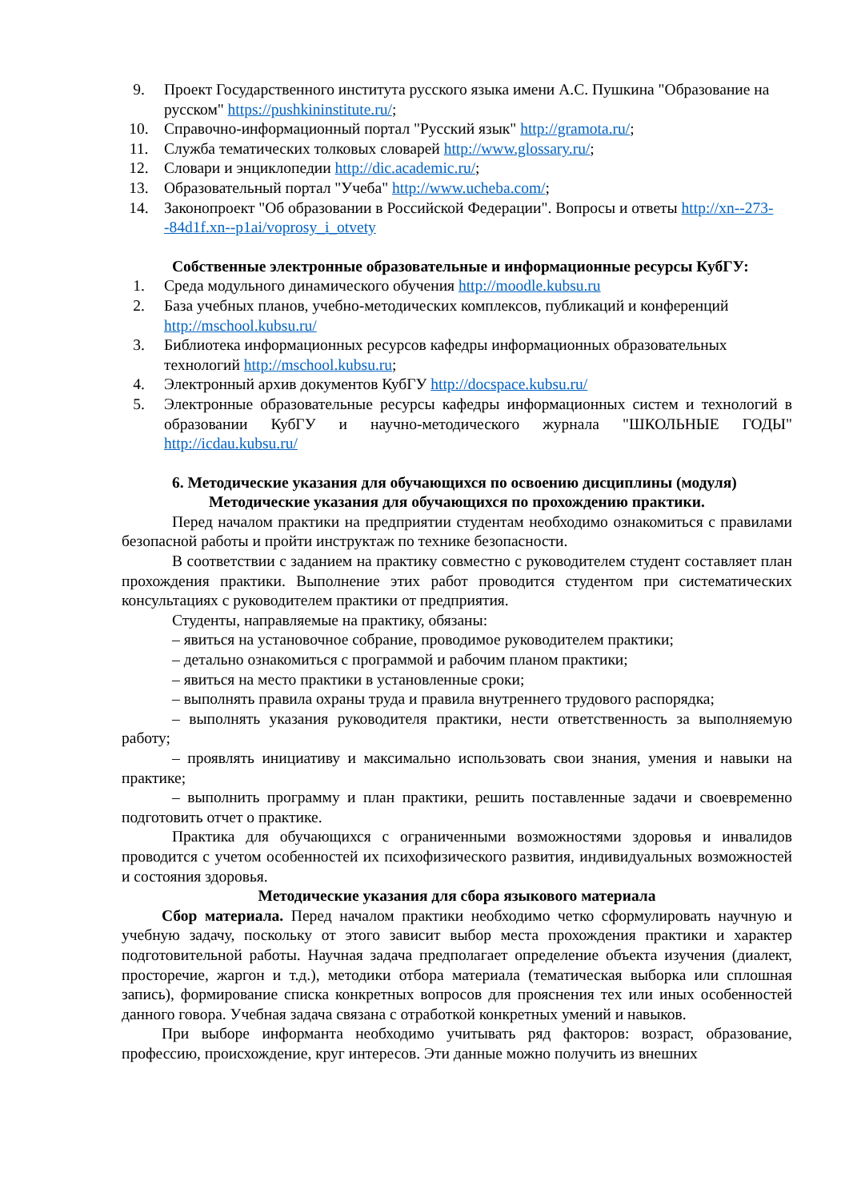9. Проект Государственного института русского языка имени А.С. Пушкина "Образование на русском" https://pushkininstitute.ru/;
10. Справочно-информационный портал "Русский язык" http://gramota.ru/;
11. Служба тематических толковых словарей http://www.glossary.ru/;
12. Словари и энциклопедии http://dic.academic.ru/;
13. Образовательный портал "Учеба" http://www.ucheba.com/;
14. Законопроект "Об образовании в Российской Федерации". Вопросы и ответы http://xn--273--84d1f.xn--p1ai/voprosy_i_otvety
Собственные электронные образовательные и информационные ресурсы КубГУ:
1. Среда модульного динамического обучения http://moodle.kubsu.ru
2. База учебных планов, учебно-методических комплексов, публикаций и конференций http://mschool.kubsu.ru/
3. Библиотека информационных ресурсов кафедры информационных образовательных технологий http://mschool.kubsu.ru;
4. Электронный архив документов КубГУ http://docspace.kubsu.ru/
5. Электронные образовательные ресурсы кафедры информационных систем и технологий в образовании КубГУ и научно-методического журнала "ШКОЛЬНЫЕ ГОДЫ" http://icdau.kubsu.ru/
6. Методические указания для обучающихся по освоению дисциплины (модуля)
Методические указания для обучающихся по прохождению практики.
Перед началом практики на предприятии студентам необходимо ознакомиться с правилами безопасной работы и пройти инструктаж по технике безопасности.
В соответствии с заданием на практику совместно с руководителем студент составляет план прохождения практики. Выполнение этих работ проводится студентом при систематических консультациях с руководителем практики от предприятия.
Студенты, направляемые на практику, обязаны:
– явиться на установочное собрание, проводимое руководителем практики;
– детально ознакомиться с программой и рабочим планом практики;
– явиться на место практики в установленные сроки;
– выполнять правила охраны труда и правила внутреннего трудового распорядка;
– выполнять указания руководителя практики, нести ответственность за выполняемую работу;
– проявлять инициативу и максимально использовать свои знания, умения и навыки на практике;
– выполнить программу и план практики, решить поставленные задачи и своевременно подготовить отчет о практике.
Практика для обучающихся с ограниченными возможностями здоровья и инвалидов проводится с учетом особенностей их психофизического развития, индивидуальных возможностей и состояния здоровья.
Методические указания для сбора языкового материала
Сбор материала. Перед началом практики необходимо четко сформулировать научную и учебную задачу, поскольку от этого зависит выбор места прохождения практики и характер подготовительной работы. Научная задача предполагает определение объекта изучения (диалект, просторечие, жаргон и т.д.), методики отбора материала (тематическая выборка или сплошная запись), формирование списка конкретных вопросов для прояснения тех или иных особенностей данного говора. Учебная задача связана с отработкой конкретных умений и навыков.
При выборе информанта необходимо учитывать ряд факторов: возраст, образование, профессию, происхождение, круг интересов. Эти данные можно получить из внешних